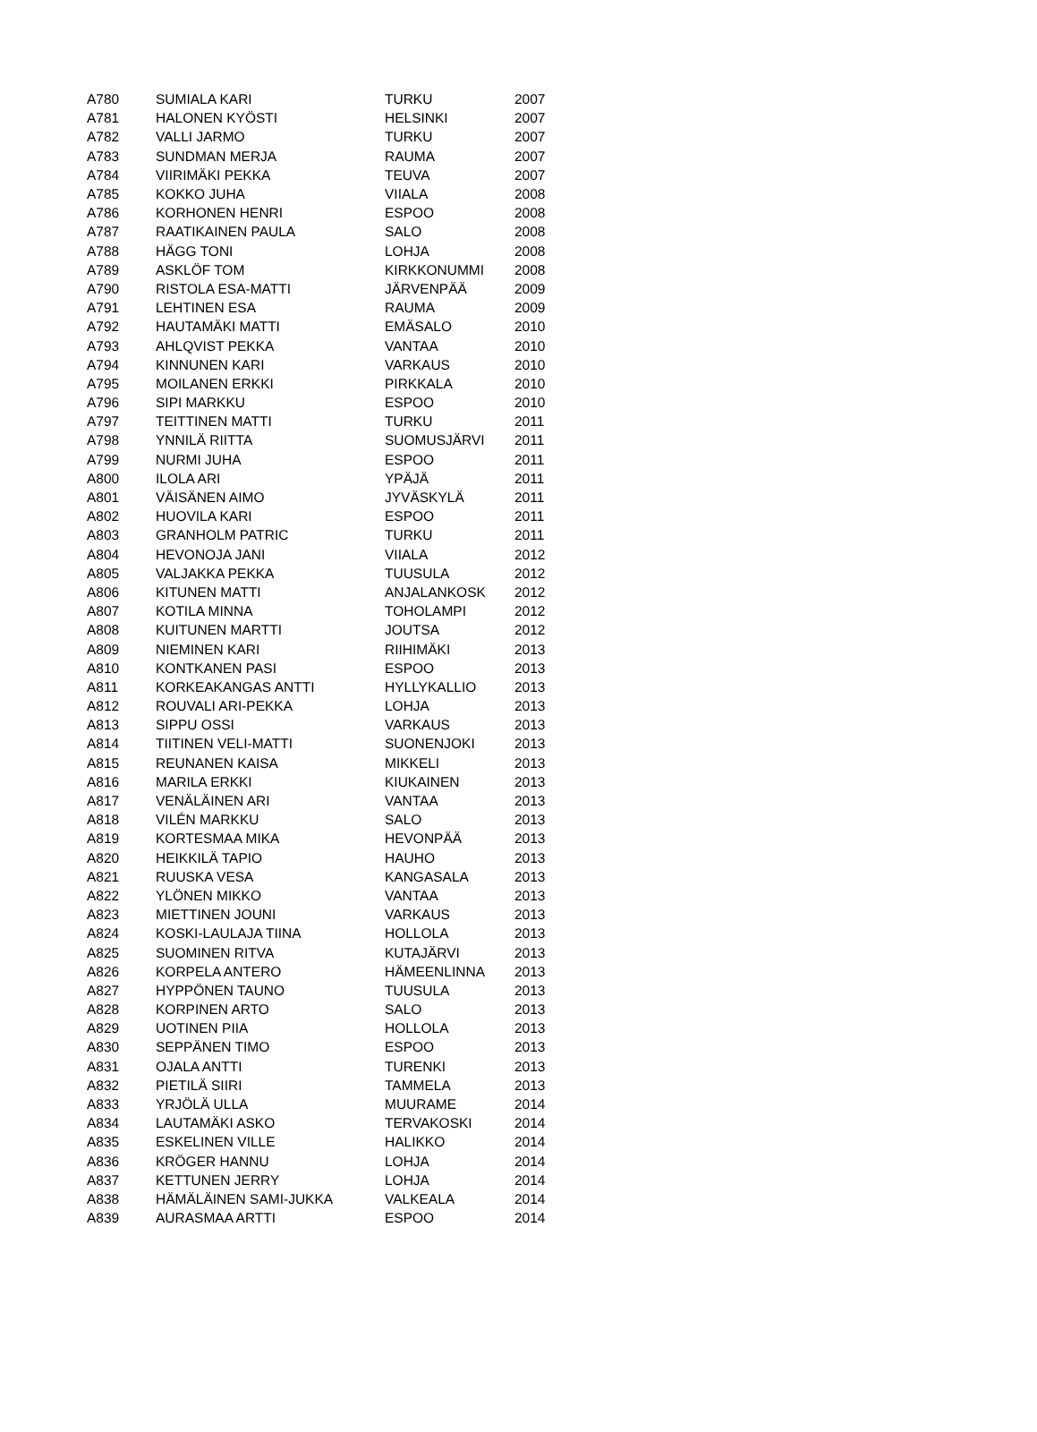| A780 | SUMIALA KARI | TURKU | 2007 |
| A781 | HALONEN KYÖSTI | HELSINKI | 2007 |
| A782 | VALLI JARMO | TURKU | 2007 |
| A783 | SUNDMAN MERJA | RAUMA | 2007 |
| A784 | VIIRIMÄKI PEKKA | TEUVA | 2007 |
| A785 | KOKKO JUHA | VIIALA | 2008 |
| A786 | KORHONEN HENRI | ESPOO | 2008 |
| A787 | RAATIKAINEN PAULA | SALO | 2008 |
| A788 | HÄGG TONI | LOHJA | 2008 |
| A789 | ASKLÖF TOM | KIRKKONUMMI | 2008 |
| A790 | RISTOLA ESA-MATTI | JÄRVENPÄÄ | 2009 |
| A791 | LEHTINEN ESA | RAUMA | 2009 |
| A792 | HAUTAMÄKI MATTI | EMÄSALO | 2010 |
| A793 | AHLQVIST PEKKA | VANTAA | 2010 |
| A794 | KINNUNEN KARI | VARKAUS | 2010 |
| A795 | MOILANEN ERKKI | PIRKKALA | 2010 |
| A796 | SIPI MARKKU | ESPOO | 2010 |
| A797 | TEITTINEN MATTI | TURKU | 2011 |
| A798 | YNNILÄ RIITTA | SUOMUSJÄRVI | 2011 |
| A799 | NURMI JUHA | ESPOO | 2011 |
| A800 | ILOLA ARI | YPÄJÄ | 2011 |
| A801 | VÄISÄNEN AIMO | JYVÄSKYLÄ | 2011 |
| A802 | HUOVILA KARI | ESPOO | 2011 |
| A803 | GRANHOLM PATRIC | TURKU | 2011 |
| A804 | HEVONOJA JANI | VIIALA | 2012 |
| A805 | VALJAKKA PEKKA | TUUSULA | 2012 |
| A806 | KITUNEN MATTI | ANJALANKOSK | 2012 |
| A807 | KOTILA MINNA | TOHOLAMPI | 2012 |
| A808 | KUITUNEN MARTTI | JOUTSA | 2012 |
| A809 | NIEMINEN KARI | RIIHIMÄKI | 2013 |
| A810 | KONTKANEN PASI | ESPOO | 2013 |
| A811 | KORKEAKANGAS ANTTI | HYLLYKALLIO | 2013 |
| A812 | ROUVALI ARI-PEKKA | LOHJA | 2013 |
| A813 | SIPPU OSSI | VARKAUS | 2013 |
| A814 | TIITINEN VELI-MATTI | SUONENJOKI | 2013 |
| A815 | REUNANEN KAISA | MIKKELI | 2013 |
| A816 | MARILA ERKKI | KIUKAINEN | 2013 |
| A817 | VENÄLÄINEN ARI | VANTAA | 2013 |
| A818 | VILÉN MARKKU | SALO | 2013 |
| A819 | KORTESMAA MIKA | HEVONPÄÄ | 2013 |
| A820 | HEIKKILÄ TAPIO | HAUHO | 2013 |
| A821 | RUUSKA VESA | KANGASALA | 2013 |
| A822 | YLÖNEN MIKKO | VANTAA | 2013 |
| A823 | MIETTINEN JOUNI | VARKAUS | 2013 |
| A824 | KOSKI-LAULAJA TIINA | HOLLOLA | 2013 |
| A825 | SUOMINEN RITVA | KUTAJÄRVI | 2013 |
| A826 | KORPELA ANTERO | HÄMEENLINNA | 2013 |
| A827 | HYPPÖNEN TAUNO | TUUSULA | 2013 |
| A828 | KORPINEN ARTO | SALO | 2013 |
| A829 | UOTINEN PIIA | HOLLOLA | 2013 |
| A830 | SEPPÄNEN TIMO | ESPOO | 2013 |
| A831 | OJALA ANTTI | TURENKI | 2013 |
| A832 | PIETILÄ SIIRI | TAMMELA | 2013 |
| A833 | YRJÖLÄ ULLA | MUURAME | 2014 |
| A834 | LAUTAMÄKI ASKO | TERVAKOSKI | 2014 |
| A835 | ESKELINEN VILLE | HALIKKO | 2014 |
| A836 | KRÖGER HANNU | LOHJA | 2014 |
| A837 | KETTUNEN JERRY | LOHJA | 2014 |
| A838 | HÄMÄLÄINEN SAMI-JUKKA | VALKEALA | 2014 |
| A839 | AURASMAA ARTTI | ESPOO | 2014 |